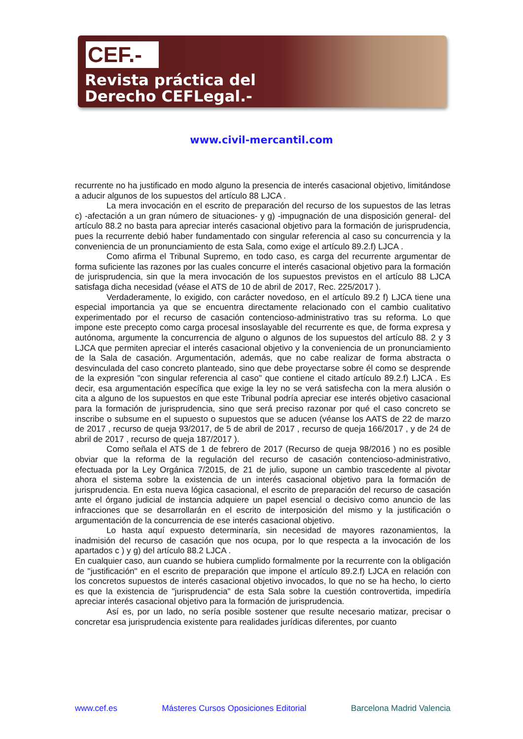CEF.-
Revista práctica del
Derecho CEFLegal.-
www.civil-mercantil.com
recurrente no ha justificado en modo alguno la presencia de interés casacional objetivo, limitándose a aducir algunos de los supuestos del artículo 88 LJCA .
La mera invocación en el escrito de preparación del recurso de los supuestos de las letras c) -afectación a un gran número de situaciones- y g) -impugnación de una disposición general- del artículo 88.2 no basta para apreciar interés casacional objetivo para la formación de jurisprudencia, pues la recurrente debió haber fundamentado con singular referencia al caso su concurrencia y la conveniencia de un pronunciamiento de esta Sala, como exige el artículo 89.2.f) LJCA .
Como afirma el Tribunal Supremo, en todo caso, es carga del recurrente argumentar de forma suficiente las razones por las cuales concurre el interés casacional objetivo para la formación de jurisprudencia, sin que la mera invocación de los supuestos previstos en el artículo 88 LJCA satisfaga dicha necesidad (véase el ATS de 10 de abril de 2017, Rec. 225/2017 ).
Verdaderamente, lo exigido, con carácter novedoso, en el artículo 89.2 f) LJCA tiene una especial importancia ya que se encuentra directamente relacionado con el cambio cualitativo experimentado por el recurso de casación contencioso-administrativo tras su reforma. Lo que impone este precepto como carga procesal insoslayable del recurrente es que, de forma expresa y autónoma, argumente la concurrencia de alguno o algunos de los supuestos del artículo 88. 2 y 3 LJCA que permiten apreciar el interés casacional objetivo y la conveniencia de un pronunciamiento de la Sala de casación. Argumentación, además, que no cabe realizar de forma abstracta o desvinculada del caso concreto planteado, sino que debe proyectarse sobre él como se desprende de la expresión "con singular referencia al caso" que contiene el citado artículo 89.2.f) LJCA . Es decir, esa argumentación específica que exige la ley no se verá satisfecha con la mera alusión o cita a alguno de los supuestos en que este Tribunal podría apreciar ese interés objetivo casacional para la formación de jurisprudencia, sino que será preciso razonar por qué el caso concreto se inscribe o subsume en el supuesto o supuestos que se aducen (véanse los AATS de 22 de marzo de 2017 , recurso de queja 93/2017, de 5 de abril de 2017 , recurso de queja 166/2017 , y de 24 de abril de 2017 , recurso de queja 187/2017 ).
Como señala el ATS de 1 de febrero de 2017 (Recurso de queja 98/2016 ) no es posible obviar que la reforma de la regulación del recurso de casación contencioso-administrativo, efectuada por la Ley Orgánica 7/2015, de 21 de julio, supone un cambio trascedente al pivotar ahora el sistema sobre la existencia de un interés casacional objetivo para la formación de jurisprudencia. En esta nueva lógica casacional, el escrito de preparación del recurso de casación ante el órgano judicial de instancia adquiere un papel esencial o decisivo como anuncio de las infracciones que se desarrollarán en el escrito de interposición del mismo y la justificación o argumentación de la concurrencia de ese interés casacional objetivo.
Lo hasta aquí expuesto determinaría, sin necesidad de mayores razonamientos, la inadmisión del recurso de casación que nos ocupa, por lo que respecta a la invocación de los apartados c ) y g) del artículo 88.2 LJCA .
En cualquier caso, aun cuando se hubiera cumplido formalmente por la recurrente con la obligación de "justificación" en el escrito de preparación que impone el artículo 89.2.f) LJCA en relación con los concretos supuestos de interés casacional objetivo invocados, lo que no se ha hecho, lo cierto es que la existencia de "jurisprudencia" de esta Sala sobre la cuestión controvertida, impediría apreciar interés casacional objetivo para la formación de jurisprudencia.
Así es, por un lado, no sería posible sostener que resulte necesario matizar, precisar o concretar esa jurisprudencia existente para realidades jurídicas diferentes, por cuanto
www.cef.es Másteres Cursos Oposiciones Editorial Barcelona Madrid Valencia